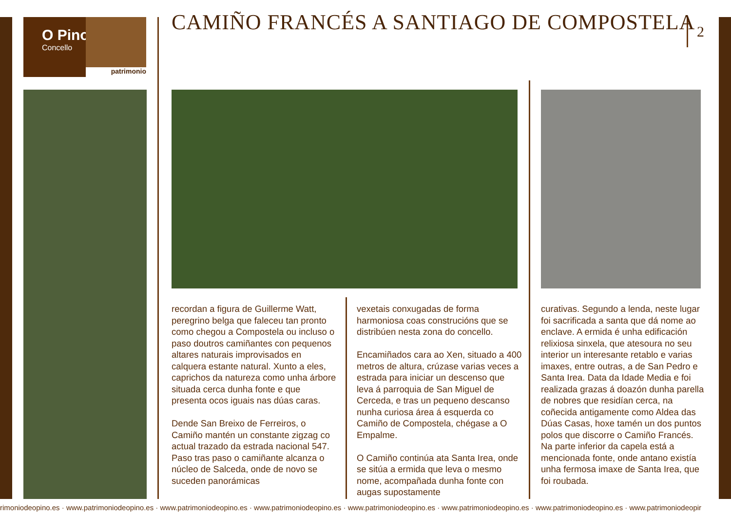O Pino
Concello
patrimonio
CAMIÑO FRANCÉS A SANTIAGO DE COMPOSTELA
2
recordan a figura de Guillerme Watt, peregrino belga que faleceu tan pronto como chegou a Compostela ou incluso o paso doutros camiñantes con pequenos altares naturais improvisados en calquera estante natural. Xunto a eles, caprichos da natureza como unha árbore situada cerca dunha fonte e que presenta ocos iguais nas dúas caras.
Dende San Breixo de Ferreiros, o Camiño mantén un constante zigzag co actual trazado da estrada nacional 547. Paso tras paso o camiñante alcanza o núcleo de Salceda, onde de novo se suceden panorámicas
vexetais conxugadas de forma harmoniosa coas construcións que se distribúen nesta zona do concello.
Encamiñados cara ao Xen, situado a 400 metros de altura, crúzase varias veces a estrada para iniciar un descenso que leva á parroquia de San Miguel de Cerceda, e tras un pequeno descanso nunha curiosa área á esquerda co Camiño de Compostela, chégase a O Empalme.
O Camiño continúa ata Santa Irea, onde se sitúa a ermida que leva o mesmo nome, acompañada dunha fonte con augas supostamente
curativas. Segundo a lenda, neste lugar foi sacrificada a santa que dá nome ao enclave. A ermida é unha edificación relixiosa sinxela, que atesoura no seu interior un interesante retablo e varias imaxes, entre outras, a de San Pedro e Santa Irea. Data da Idade Media e foi realizada grazas á doazón dunha parella de nobres que residían cerca, na coñecida antigamente como Aldea das Dúas Casas, hoxe tamén un dos puntos polos que discorre o Camiño Francés. Na parte inferior da capela está a mencionada fonte, onde antano existía unha fermosa imaxe de Santa Irea, que foi roubada.
rimoniodeopino.es · www.patrimoniodeopino.es · www.patrimoniodeopino.es · www.patrimoniodeopino.es · www.patrimoniodeopino.es · www.patrimoniodeopino.es · www.patrimoniodeopino.es · www.patrimoniodeopir